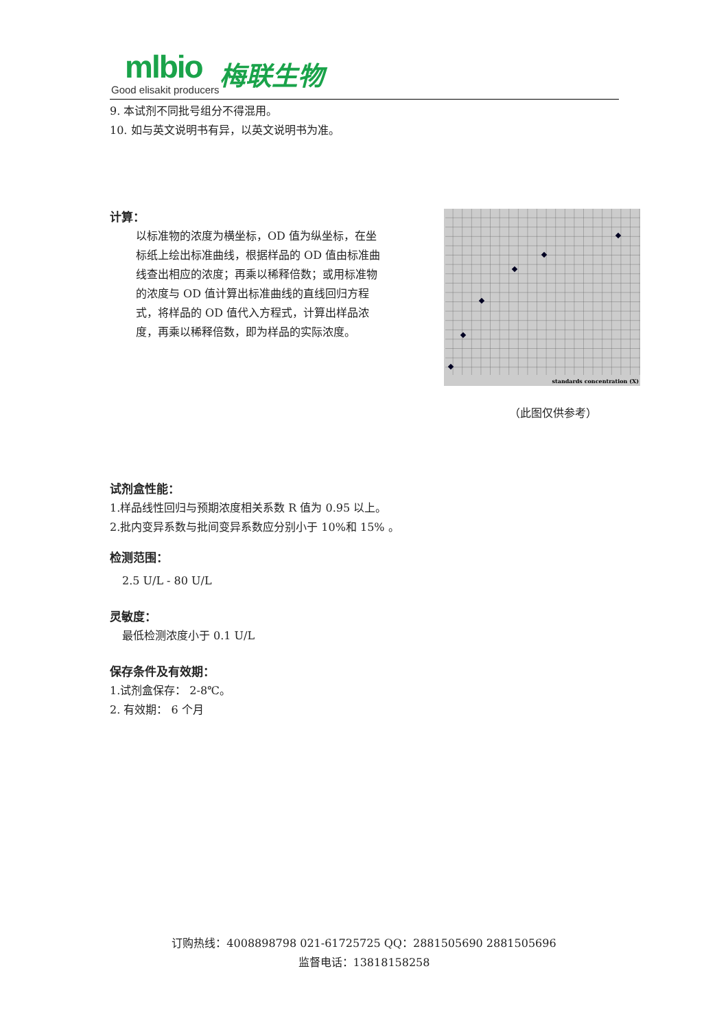mlbio
Good elisakit producers
梅联生物
9. 本试剂不同批号组分不得混用。
10. 如与英文说明书有异，以英文说明书为准。
计算：
以标准物的浓度为横坐标，OD 值为纵坐标，在坐标纸上绘出标准曲线，根据样品的 OD 值由标准曲线查出相应的浓度；再乘以稀释倍数；或用标准物的浓度与 OD 值计算出标准曲线的直线回归方程式，将样品的 OD 值代入方程式，计算出样品浓度，再乘以稀释倍数，即为样品的实际浓度。
试剂盒性能：
1.样品线性回归与预期浓度相关系数 R 值为 0.95 以上。
2.批内变异系数与批间变异系数应分别小于 10%和 15% 。
检测范围：
2.5 U/L - 80 U/L
灵敏度：
最低检测浓度小于 0.1 U/L
保存条件及有效期：
1.试剂盒保存： 2-8℃。
2. 有效期： 6 个月
standards concentration (X)
（此图仅供参考）
订购热线：4008898798 021-61725725 QQ：2881505690 2881505696
监督电话：13818158258